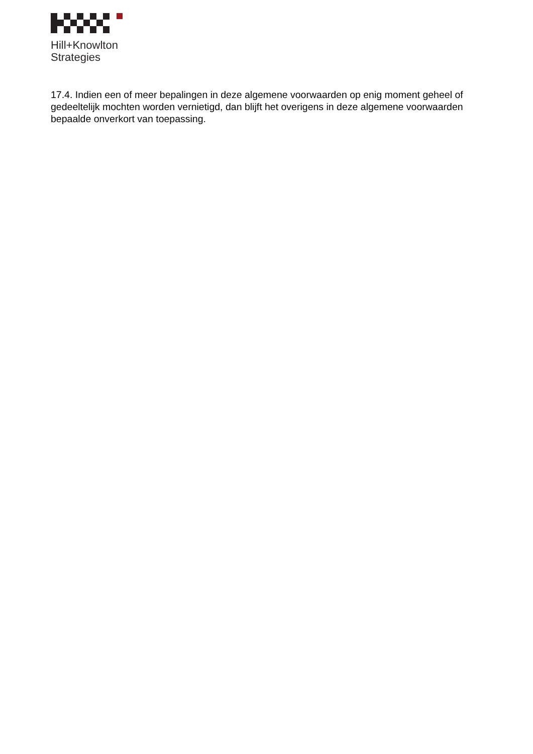Hill+Knowlton
Strategies
17.4. Indien een of meer bepalingen in deze algemene voorwaarden op enig moment geheel of gedeeltelijk mochten worden vernietigd, dan blijft het overigens in deze algemene voorwaarden bepaalde onverkort van toepassing.